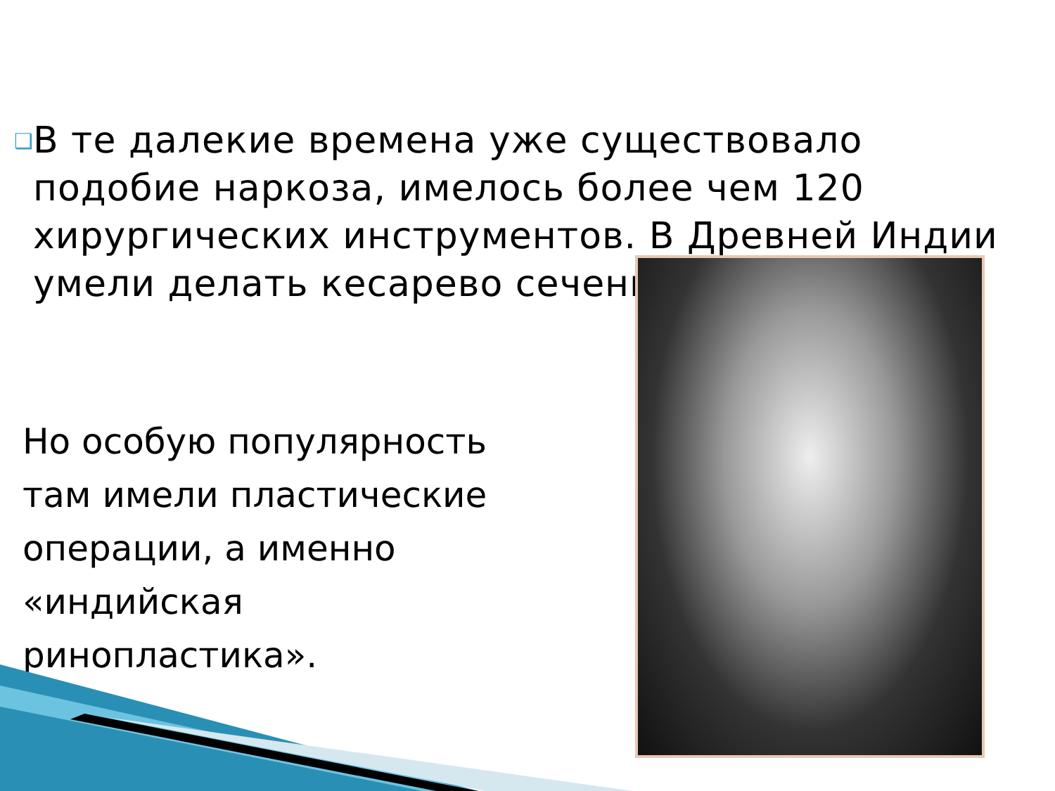❑
В те далекие времена уже существовало подобие наркоза, имелось более чем 120 хирургических инструментов. В Древней Индии умели делать кесарево сечение.
Но особую популярность там имели пластические операции, а именно «индийская ринопластика».